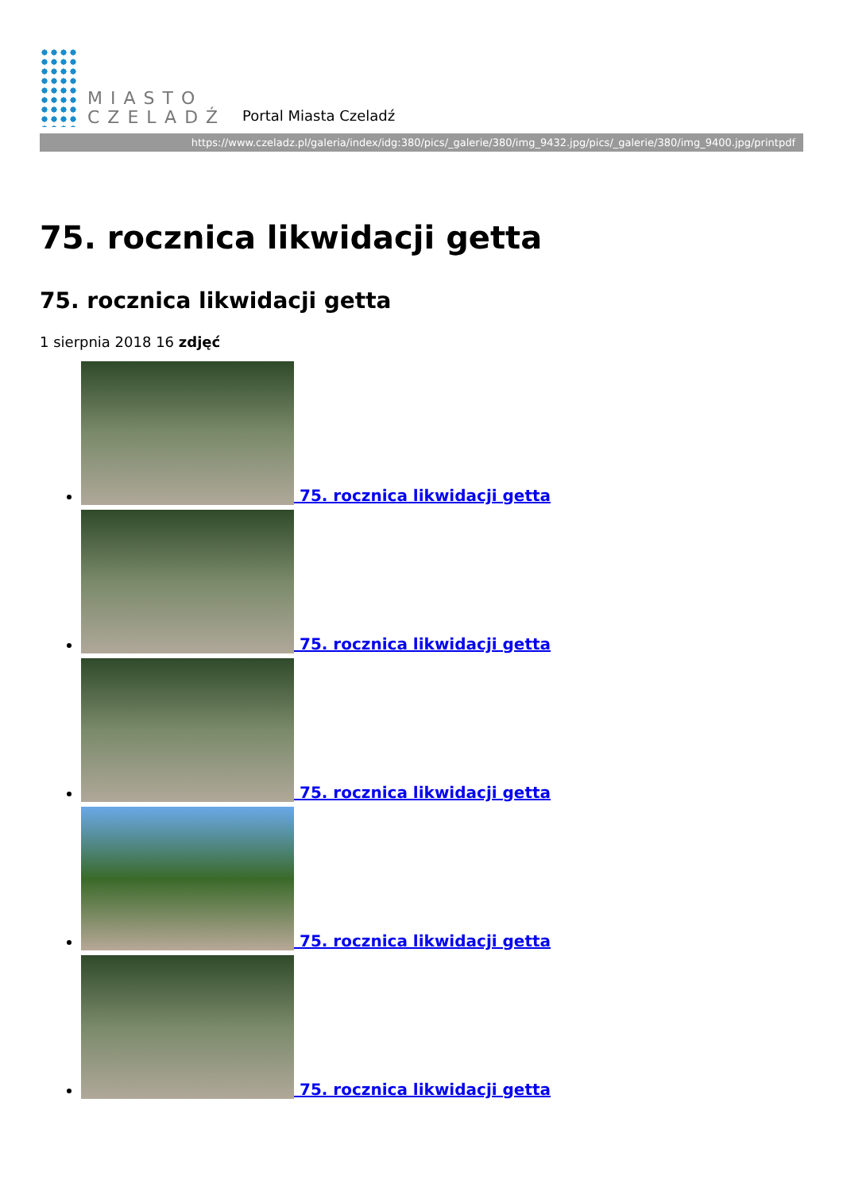MIASTO
CZELADŹ
Portal Miasta Czeladź
https://www.czeladz.pl/galeria/index/idg:380/pics/_galerie/380/img_9432.jpg/pics/_galerie/380/img_9400.jpg/printpdf
75. rocznica likwidacji getta
75. rocznica likwidacji getta
1 sierpnia 2018 16 zdjęć
75. rocznica likwidacji getta
75. rocznica likwidacji getta
75. rocznica likwidacji getta
75. rocznica likwidacji getta
75. rocznica likwidacji getta